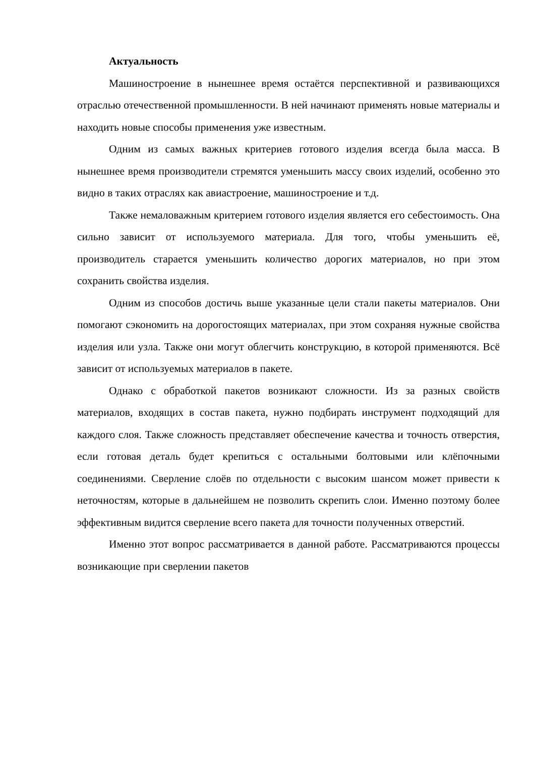Актуальность
Машиностроение в нынешнее время остаётся перспективной и развивающихся отраслью отечественной промышленности. В ней начинают применять новые материалы и находить новые способы применения уже известным.
Одним из самых важных критериев готового изделия всегда была масса. В нынешнее время производители стремятся уменьшить массу своих изделий, особенно это видно в таких отраслях как авиастроение, машиностроение и т.д.
Также немаловажным критерием готового изделия является его себестоимость. Она сильно зависит от используемого материала. Для того, чтобы уменьшить её, производитель старается уменьшить количество дорогих материалов, но при этом сохранить свойства изделия.
Одним из способов достичь выше указанные цели стали пакеты материалов. Они помогают сэкономить на дорогостоящих материалах, при этом сохраняя нужные свойства изделия или узла. Также они могут облегчить конструкцию, в которой применяются. Всё зависит от используемых материалов в пакете.
Однако с обработкой пакетов возникают сложности. Из за разных свойств материалов, входящих в состав пакета, нужно подбирать инструмент подходящий для каждого слоя. Также сложность представляет обеспечение качества и точность отверстия, если готовая деталь будет крепиться с остальными болтовыми или клёпочными соединениями. Сверление слоёв по отдельности с высоким шансом может привести к неточностям, которые в дальнейшем не позволить скрепить слои. Именно поэтому более эффективным видится сверление всего пакета для точности полученных отверстий.
Именно этот вопрос рассматривается в данной работе. Рассматриваются процессы возникающие при сверлении пакетов